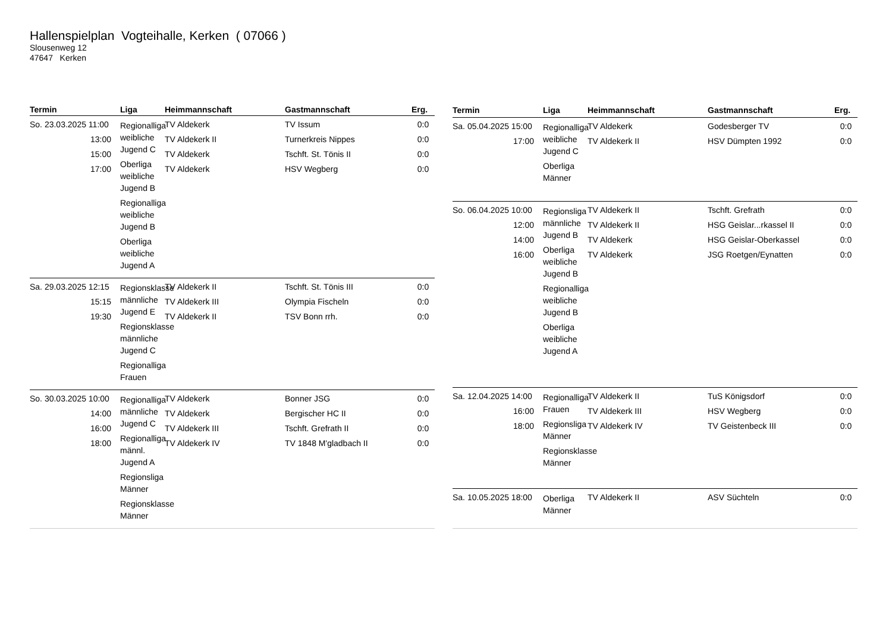Hallenspielplan Vogteihalle, Kerken ( 07066 )
Slousenweg 12
47647 Kerken
| Termin | Liga | Heimmannschaft | Gastmannschaft | Erg. |
| --- | --- | --- | --- | --- |
| So. 23.03.2025 11:00 13:00 15:00 17:00 | Regionalliga weibliche Jugend C Oberliga weibliche Jugend B Regionalliga weibliche Jugend B Oberliga weibliche Jugend A | TV Aldekerk TV Aldekerk II TV Aldekerk TV Aldekerk | TV Issum Turnerkreis Nippes Tschft. St. Tönis II HSV Wegberg | 0:0 0:0 0:0 0:0 |
| Sa. 29.03.2025 12:15 15:15 19:30 | Regionsklasse männliche Jugend E Regionsklasse männliche Jugend C Regionalliga Frauen | TV Aldekerk II TV Aldekerk III TV Aldekerk II | Tschft. St. Tönis III Olympia Fischeln TSV Bonn rrh. | 0:0 0:0 0:0 |
| So. 30.03.2025 10:00 14:00 16:00 18:00 | Regionalliga männliche Jugend C Regionalliga männl. Jugend A Regionsliga Männer Regionsklasse Männer | TV Aldekerk TV Aldekerk TV Aldekerk III TV Aldekerk IV | Bonner JSG Bergischer HC II Tschft. Grefrath II TV 1848 M'gladbach II | 0:0 0:0 0:0 0:0 |
| Termin | Liga | Heimmannschaft | Gastmannschaft | Erg. |
| --- | --- | --- | --- | --- |
| Sa. 05.04.2025 15:00 17:00 | Regionalliga weibliche Jugend C Oberliga Männer | TV Aldekerk TV Aldekerk II | Godesberger TV HSV Dümpten 1992 | 0:0 0:0 |
| So. 06.04.2025 10:00 12:00 14:00 16:00 | Regionsliga männliche Jugend B Oberliga weibliche Jugend B Regionalliga weibliche Jugend B Oberliga weibliche Jugend A | TV Aldekerk II TV Aldekerk II TV Aldekerk TV Aldekerk | Tschft. Grefrath HSG Geislar...rkassel II HSG Geislar-Oberkassel JSG Roetgen/Eynatten | 0:0 0:0 0:0 0:0 |
| Sa. 12.04.2025 14:00 16:00 18:00 | Regionalliga Frauen Regionsliga Männer Regionsklasse Männer | TV Aldekerk II TV Aldekerk III TV Aldekerk IV | TuS Königsdorf HSV Wegberg TV Geistenbeck III | 0:0 0:0 0:0 |
| Sa. 10.05.2025 18:00 | Oberliga Männer | TV Aldekerk II | ASV Süchteln | 0:0 |